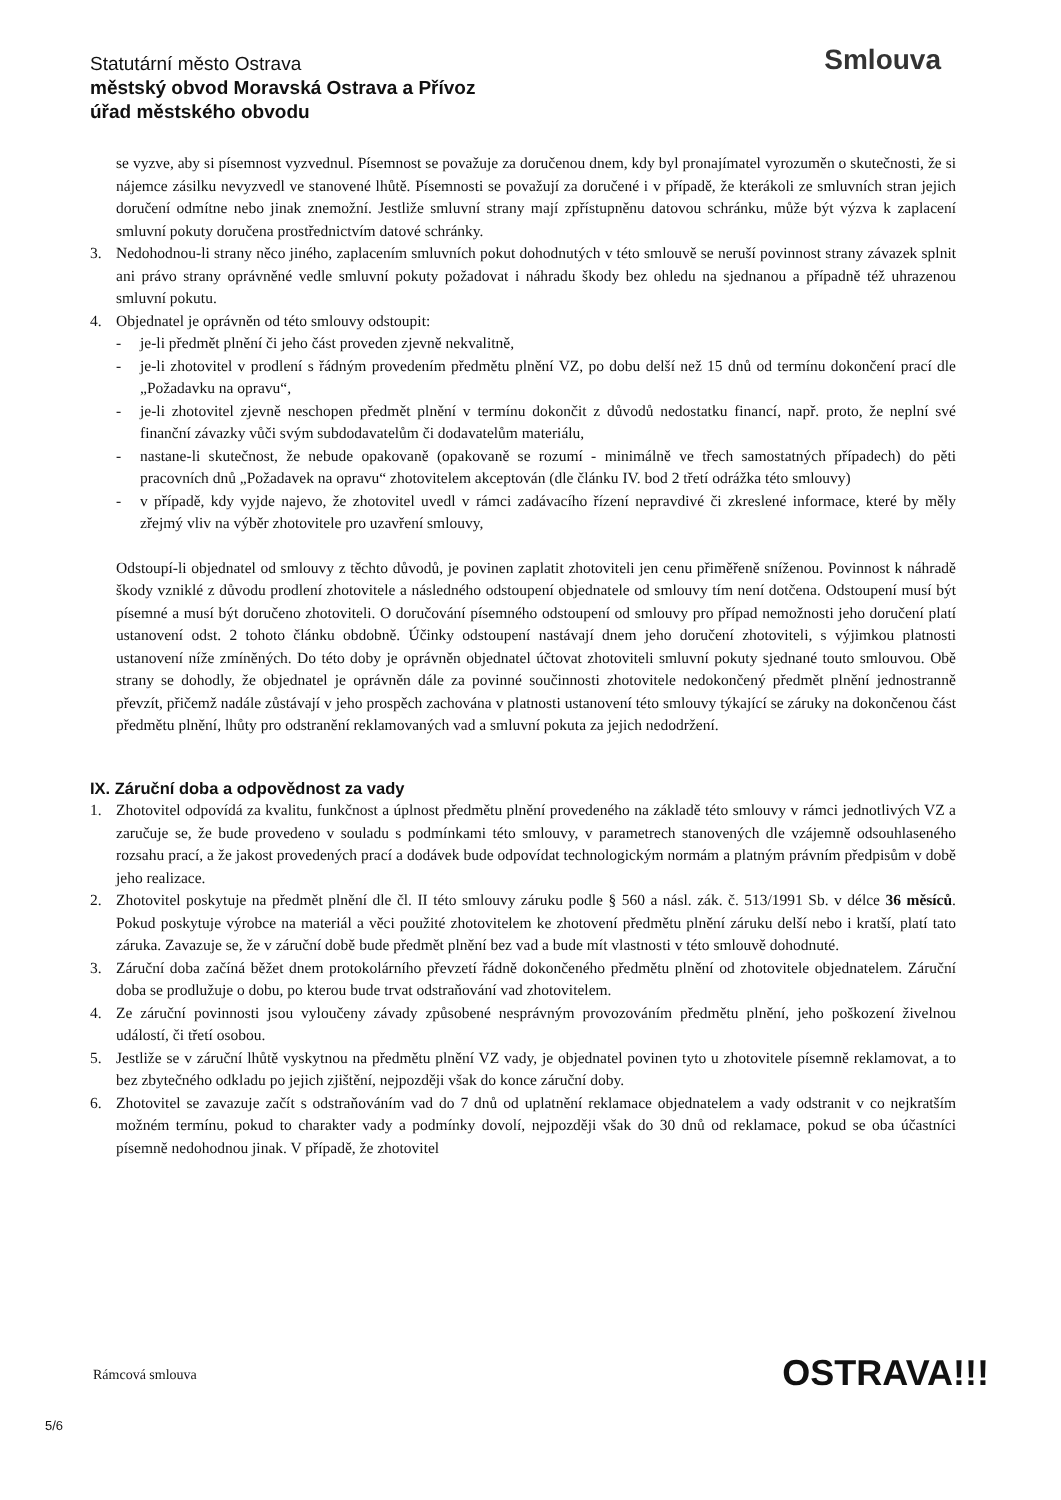Statutární město Ostrava
městský obvod Moravská Ostrava a Přívoz
úřad městského obvodu
Smlouva
se vyzve, aby si písemnost vyzvednul. Písemnost se považuje za doručenou dnem, kdy byl pronajímatel vyrozuměn o skutečnosti, že si nájemce zásilku nevyzvedl ve stanovené lhůtě. Písemnosti se považují za doručené i v případě, že kterákoli ze smluvních stran jejich doručení odmítne nebo jinak znemožní. Jestliže smluvní strany mají zpřístupněnu datovou schránku, může být výzva k zaplacení smluvní pokuty doručena prostřednictvím datové schránky.
3. Nedohodnou-li strany něco jiného, zaplacením smluvních pokut dohodnutých v této smlouvě se neruší povinnost strany závazek splnit ani právo strany oprávněné vedle smluvní pokuty požadovat i náhradu škody bez ohledu na sjednanou a případně též uhrazenou smluvní pokutu.
4. Objednatel je oprávněn od této smlouvy odstoupit:
- je-li předmět plnění či jeho část proveden zjevně nekvalitně,
- je-li zhotovitel v prodlení s řádným provedením předmětu plnění VZ, po dobu delší než 15 dnů od termínu dokončení prací dle „Požadavku na opravu“,
- je-li zhotovitel zjevně neschopen předmět plnění v termínu dokončit z důvodů nedostatku financí, např. proto, že neplní své finanční závazky vůči svým subdodavatelům či dodavatelům materiálu,
- nastane-li skutečnost, že nebude opakovaně (opakovaně se rozumí - minimálně ve třech samostatných případech) do pěti pracovních dnů „Požadavek na opravu“ zhotovitelem akceptován (dle článku IV. bod 2 třetí odrážka této smlouvy)
- v případě, kdy vyjde najevo, že zhotovitel uvedl v rámci zadávacího řízení nepravdivé či zkreslené informace, které by měly zřejmý vliv na výběr zhotovitele pro uzavření smlouvy,
Odstoupí-li objednatel od smlouvy z těchto důvodů, je povinen zaplatit zhotoviteli jen cenu přiměřeně sníženou. Povinnost k náhradě škody vzniklé z důvodu prodlení zhotovitele a následného odstoupení objednatele od smlouvy tím není dotčena. Odstoupení musí být písemné a musí být doručeno zhotoviteli. O doručování písemného odstoupení od smlouvy pro případ nemožnosti jeho doručení platí ustanovení odst. 2 tohoto článku obdobně. Účinky odstoupení nastávají dnem jeho doručení zhotoviteli, s výjimkou platnosti ustanovení níže zmíněných. Do této doby je oprávněn objednatel účtovat zhotoviteli smluvní pokuty sjednané touto smlouvou. Obě strany se dohodly, že objednatel je oprávněn dále za povinné součinnosti zhotovitele nedokončený předmět plnění jednostranně převzít, přičemž nadále zůstávají v jeho prospěch zachována v platnosti ustanovení této smlouvy týkající se záruky na dokončenou část předmětu plnění, lhůty pro odstranění reklamovaných vad a smluvní pokuta za jejich nedodržení.
IX. Záruční doba a odpovědnost za vady
1. Zhotovitel odpovídá za kvalitu, funkčnost a úplnost předmětu plnění provedeného na základě této smlouvy v rámci jednotlivých VZ a zaručuje se, že bude provedeno v souladu s podmínkami této smlouvy, v parametrech stanovených dle vzájemně odsouhlaseného rozsahu prací, a že jakost provedených prací a dodávek bude odpovídat technologickým normám a platným právním předpisům v době jeho realizace.
2. Zhotovitel poskytuje na předmět plnění dle čl. II této smlouvy záruku podle § 560 a násl. zák. č. 513/1991 Sb. v délce 36 měsíců. Pokud poskytuje výrobce na materiál a věci použité zhotovitelem ke zhotovení předmětu plnění záruku delší nebo i kratší, platí tato záruka. Zavazuje se, že v záruční době bude předmět plnění bez vad a bude mít vlastnosti v této smlouvě dohodnuté.
3. Záruční doba začíná běžet dnem protokolárního převzetí řádně dokončeného předmětu plnění od zhotovitele objednatelem. Záruční doba se prodlužuje o dobu, po kterou bude trvat odstraňování vad zhotovitelem.
4. Ze záruční povinnosti jsou vyloučeny závady způsobené nesprávným provozováním předmětu plnění, jeho poškození živelnou událostí, či třetí osobou.
5. Jestliže se v záruční lhůtě vyskytnou na předmětu plnění VZ vady, je objednatel povinen tyto u zhotovitele písemně reklamovat, a to bez zbytečného odkladu po jejich zjištění, nejpozději však do konce záruční doby.
6. Zhotovitel se zavazuje začít s odstraňováním vad do 7 dnů od uplatnění reklamace objednatelem a vady odstranit v co nejkratším možném termínu, pokud to charakter vady a podmínky dovolí, nejpozději však do 30 dnů od reklamace, pokud se oba účastníci písemně nedohodnou jinak. V případě, že zhotovitel
Rámcová smlouva OSTRAVA!!!
5/6